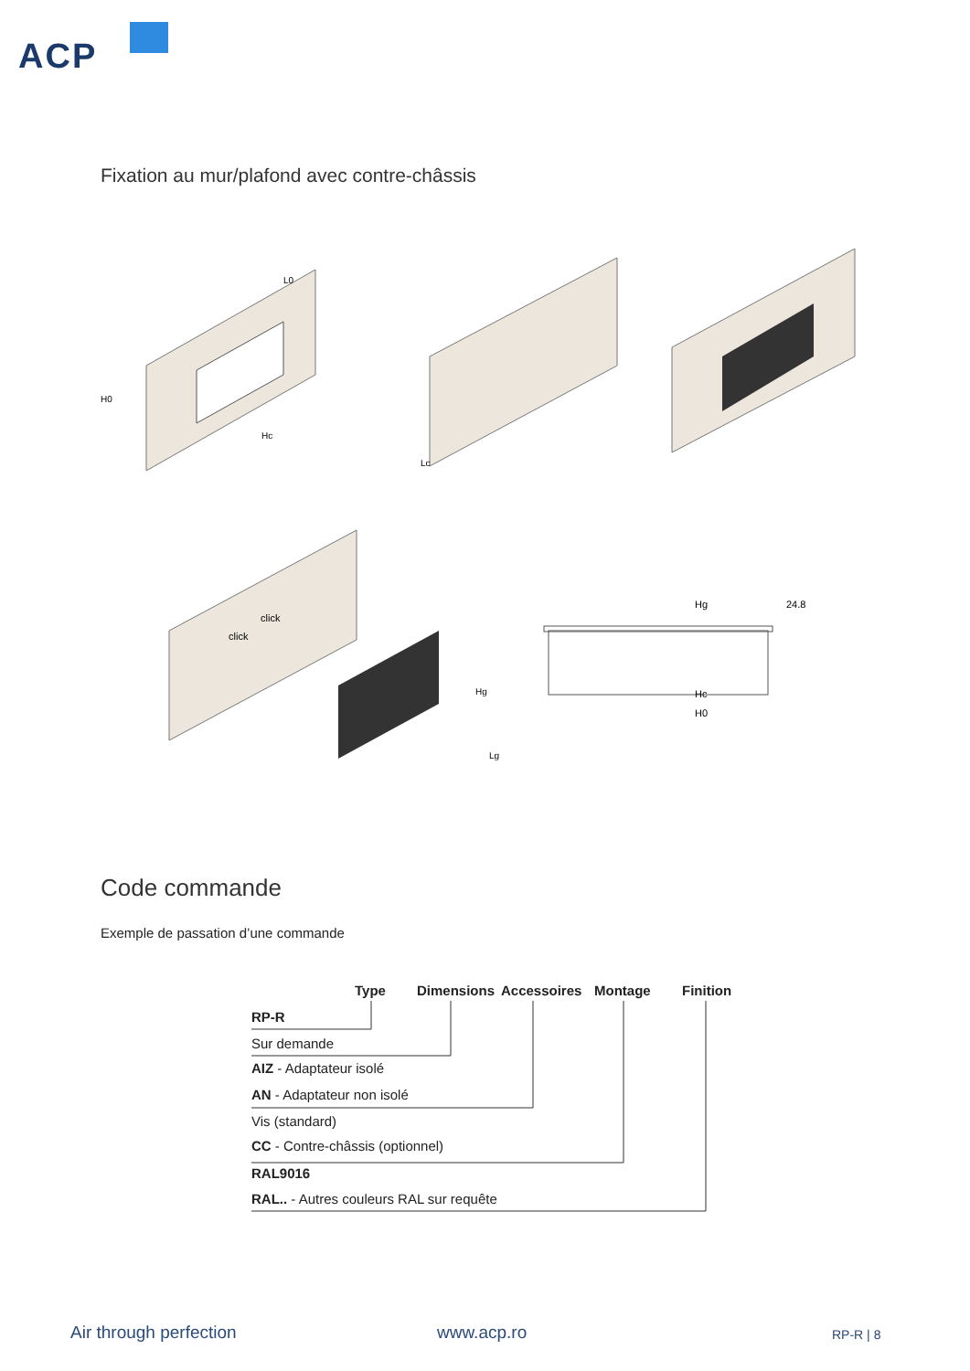ACP
Fixation au mur/plafond avec contre-châssis
Hg
24.8
Hc
H0
click
click
L0
Lc
Lg
H0
Hc
Hg
Code commande
Exemple de passation d’une commande
Type Dimensions Accessoires Montage Finition
RP-R
Sur demande
AIZ - Adaptateur isolé
AN - Adaptateur non isolé
Vis (standard)
CC - Contre-châssis (optionnel)
RAL9016
RAL.. - Autres couleurs RAL sur requête
Air through perfection www.acp.ro RP-R | 8